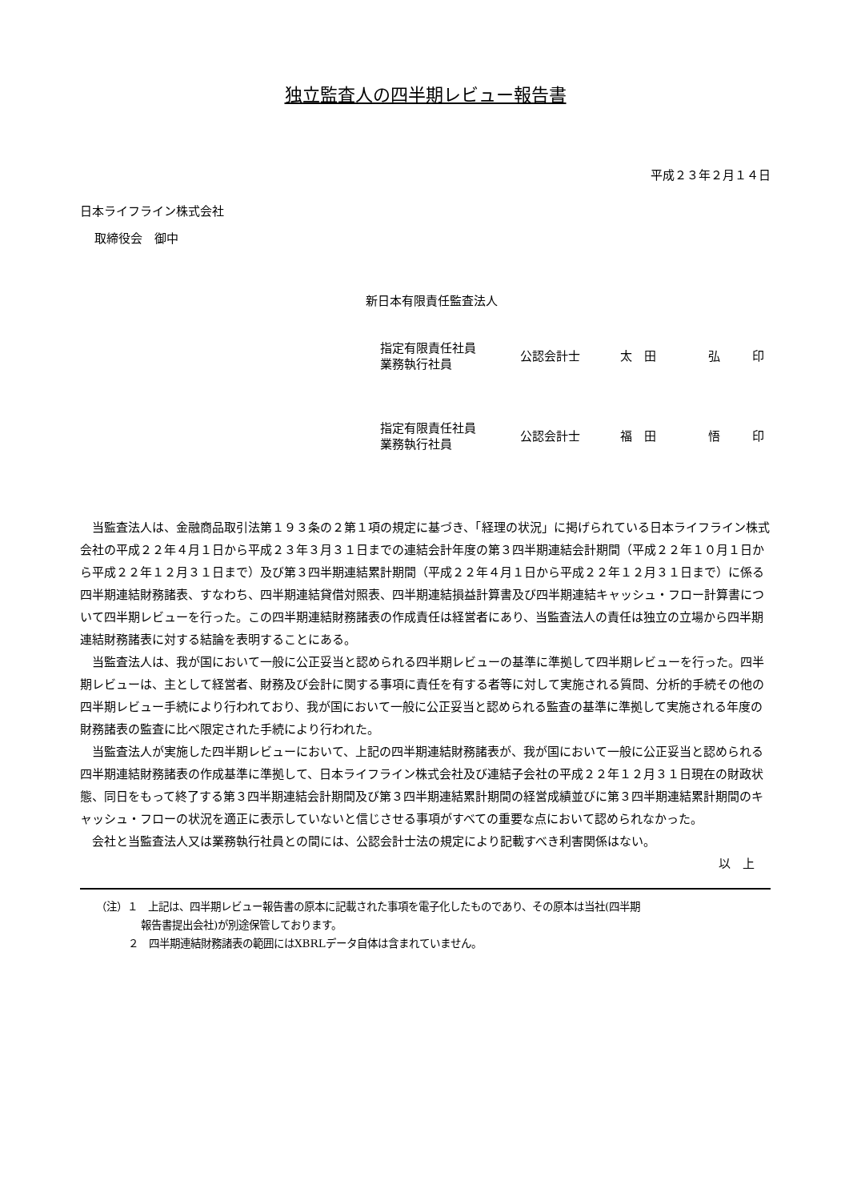独立監査人の四半期レビュー報告書
平成２３年２月１４日
日本ライフライン株式会社
取締役会　御中
新日本有限責任監査法人
指定有限責任社員
業務執行社員
公認会計士 太　田 弘 印
指定有限責任社員
業務執行社員
公認会計士 福　田 悟 印
当監査法人は、金融商品取引法第１９３条の２第１項の規定に基づき、「経理の状況」に掲げられている日本ライフライン株式会社の平成２２年４月１日から平成２３年３月３１日までの連結会計年度の第３四半期連結会計期間（平成２２年１０月１日から平成２２年１２月３１日まで）及び第３四半期連結累計期間（平成２２年４月１日から平成２２年１２月３１日まで）に係る四半期連結財務諸表、すなわち、四半期連結貸借対照表、四半期連結損益計算書及び四半期連結キャッシュ・フロー計算書について四半期レビューを行った。この四半期連結財務諸表の作成責任は経営者にあり、当監査法人の責任は独立の立場から四半期連結財務諸表に対する結論を表明することにある。
当監査法人は、我が国において一般に公正妥当と認められる四半期レビューの基準に準拠して四半期レビューを行った。四半期レビューは、主として経営者、財務及び会計に関する事項に責任を有する者等に対して実施される質問、分析的手続その他の四半期レビュー手続により行われており、我が国において一般に公正妥当と認められる監査の基準に準拠して実施される年度の財務諸表の監査に比べ限定された手続により行われた。
当監査法人が実施した四半期レビューにおいて、上記の四半期連結財務諸表が、我が国において一般に公正妥当と認められる四半期連結財務諸表の作成基準に準拠して、日本ライフライン株式会社及び連結子会社の平成２２年１２月３１日現在の財政状態、同日をもって終了する第３四半期連結会計期間及び第３四半期連結累計期間の経営成績並びに第３四半期連結累計期間のキャッシュ・フローの状況を適正に表示していないと信じさせる事項がすべての重要な点において認められなかった。
会社と当監査法人又は業務執行社員との間には、公認会計士法の規定により記載すべき利害関係はない。
以　上
（注）１　上記は、四半期レビュー報告書の原本に記載された事項を電子化したものであり、その原本は当社(四半期
報告書提出会社)が別途保管しております。
２　四半期連結財務諸表の範囲にはXBRLデータ自体は含まれていません。